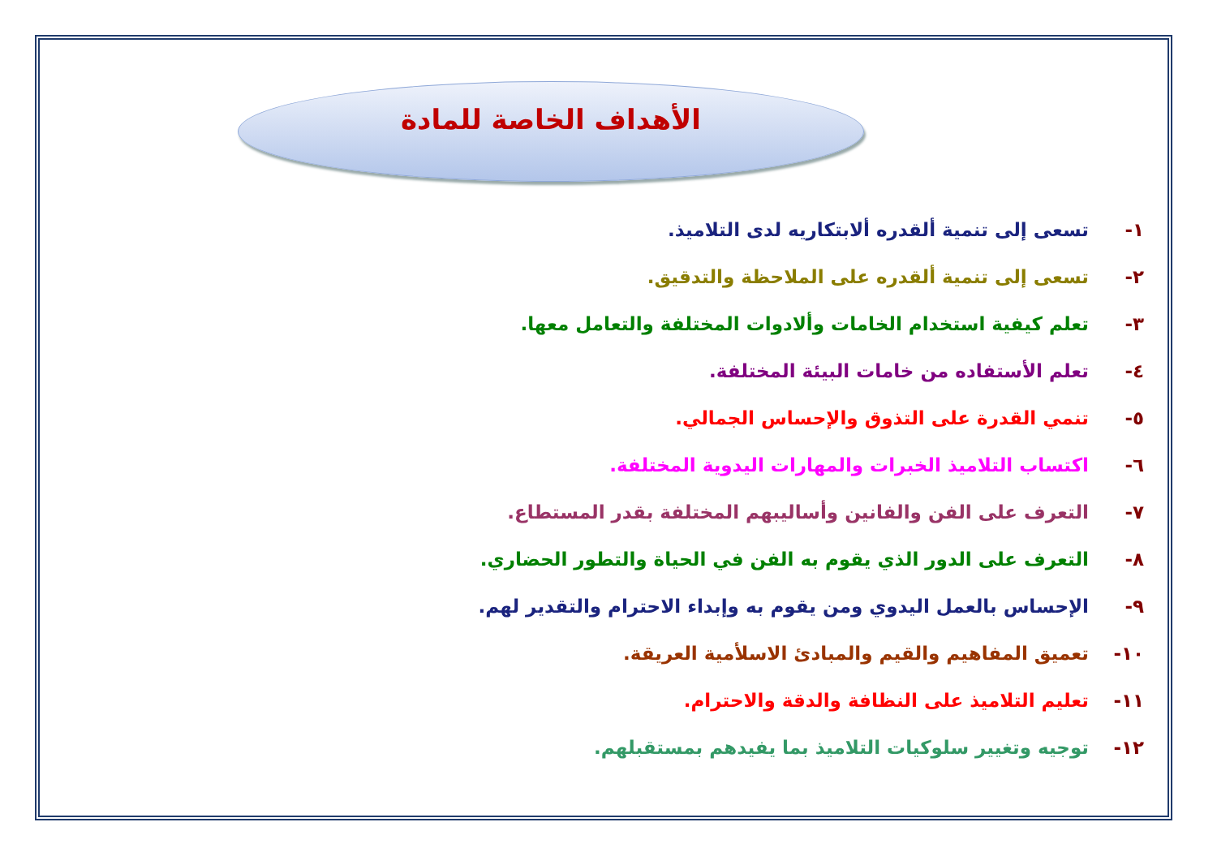الأهداف الخاصة للمادة
١- تسعى إلى تنمية ألقدره ألابتكاريه لدى التلاميذ.
٢- تسعى إلى تنمية ألقدره على الملاحظة والتدقيق.
٣- تعلم كيفية استخدام الخامات وألادوات المختلفة والتعامل معها.
٤- تعلم الأستفاده من خامات البيئة المختلفة.
٥- تنمي القدرة على التذوق والإحساس الجمالي.
٦- اكتساب التلاميذ الخبرات والمهارات اليدوية المختلفة.
٧- التعرف على الفن والفانين وأساليبهم المختلفة بقدر المستطاع.
٨- التعرف على الدور الذي يقوم به الفن في الحياة والتطور الحضاري.
٩- الإحساس بالعمل اليدوي ومن يقوم به وإبداء الاحترام والتقدير لهم.
١٠- تعميق المفاهيم والقيم والمبادئ الاسلأمية العريقة.
١١- تعليم التلاميذ على النظافة والدقة والاحترام.
١٢- توجيه وتغيير سلوكيات التلاميذ بما يفيدهم بمستقبلهم.